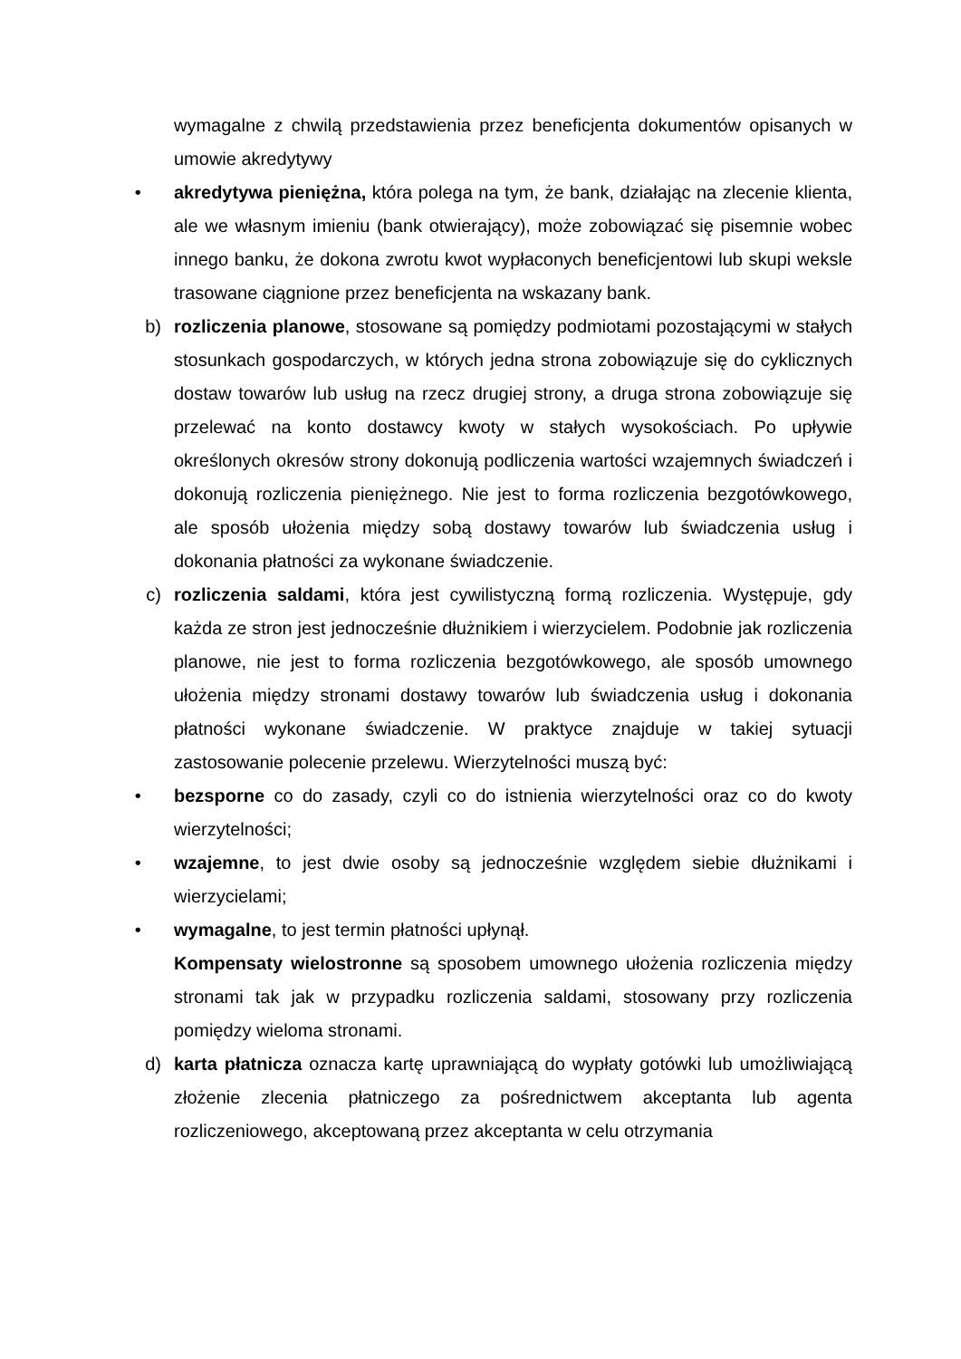wymagalne z chwilą przedstawienia przez beneficjenta dokumentów opisanych w umowie akredytywy
• akredytywa pieniężna, która polega na tym, że bank, działając na zlecenie klienta, ale we własnym imieniu (bank otwierający), może zobowiązać się pisemnie wobec innego banku, że dokona zwrotu kwot wypłaconych beneficjentowi lub skupi weksle trasowane ciągnione przez beneficjenta na wskazany bank.
b) rozliczenia planowe, stosowane są pomiędzy podmiotami pozostającymi w stałych stosunkach gospodarczych, w których jedna strona zobowiązuje się do cyklicznych dostaw towarów lub usług na rzecz drugiej strony, a druga strona zobowiązuje się przelewać na konto dostawcy kwoty w stałych wysokościach. Po upływie określonych okresów strony dokonują podliczenia wartości wzajemnych świadczeń i dokonują rozliczenia pieniężnego. Nie jest to forma rozliczenia bezgotówkowego, ale sposób ułożenia między sobą dostawy towarów lub świadczenia usług i dokonania płatności za wykonane świadczenie.
c) rozliczenia saldami, która jest cywilistyczną formą rozliczenia. Występuje, gdy każda ze stron jest jednocześnie dłużnikiem i wierzycielem. Podobnie jak rozliczenia planowe, nie jest to forma rozliczenia bezgotówkowego, ale sposób umownego ułożenia między stronami dostawy towarów lub świadczenia usług i dokonania płatności wykonane świadczenie. W praktyce znajduje w takiej sytuacji zastosowanie polecenie przelewu. Wierzytelności muszą być:
• bezsporne co do zasady, czyli co do istnienia wierzytelności oraz co do kwoty wierzytelności;
• wzajemne, to jest dwie osoby są jednocześnie względem siebie dłużnikami i wierzycielami;
• wymagalne, to jest termin płatności upłynął.
Kompensaty wielostronne są sposobem umownego ułożenia rozliczenia między stronami tak jak w przypadku rozliczenia saldami, stosowany przy rozliczenia pomiędzy wieloma stronami.
d) karta płatnicza oznacza kartę uprawniającą do wypłaty gotówki lub umożliwiającą złożenie zlecenia płatniczego za pośrednictwem akceptanta lub agenta rozliczeniowego, akceptowaną przez akceptanta w celu otrzymania